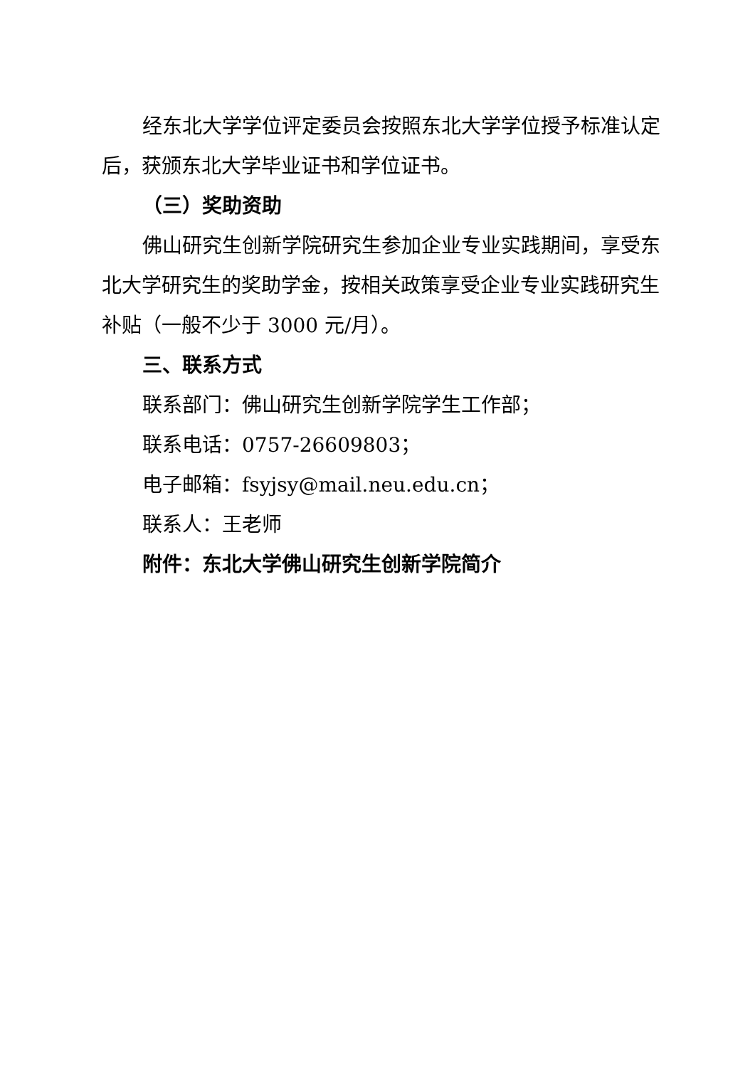经东北大学学位评定委员会按照东北大学学位授予标准认定后，获颁东北大学毕业证书和学位证书。
（三）奖助资助
佛山研究生创新学院研究生参加企业专业实践期间，享受东北大学研究生的奖助学金，按相关政策享受企业专业实践研究生补贴（一般不少于 3000 元/月）。
三、联系方式
联系部门：佛山研究生创新学院学生工作部；
联系电话：0757-26609803；
电子邮箱：fsyjsy@mail.neu.edu.cn；
联系人：王老师
附件：东北大学佛山研究生创新学院简介